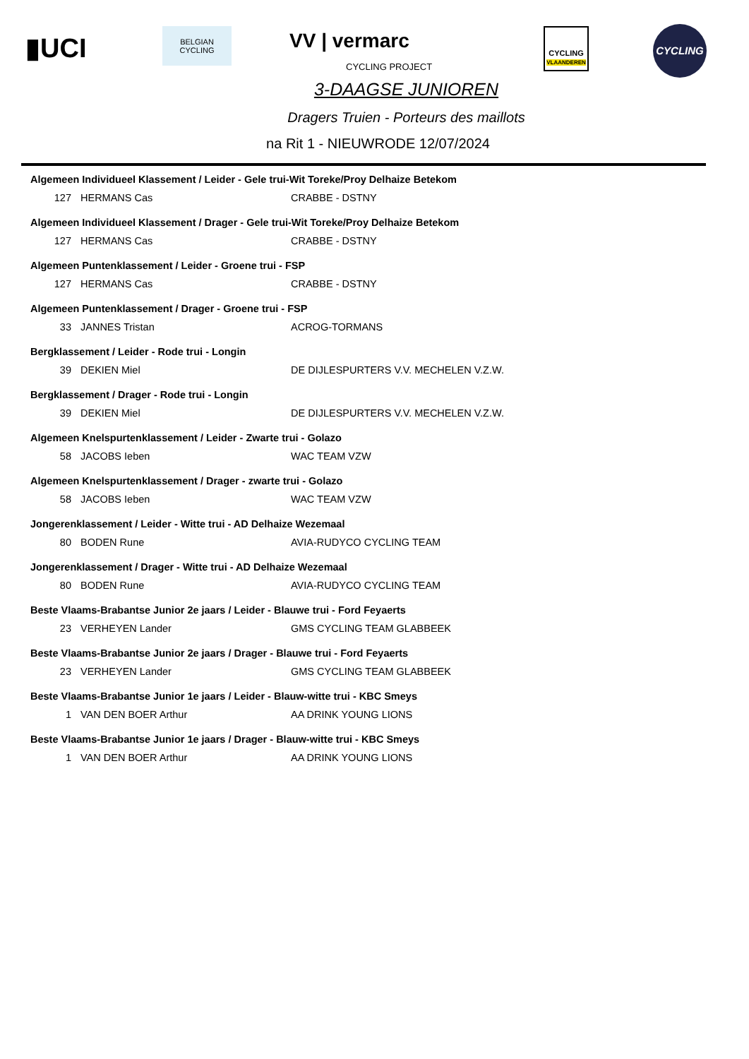▮UCI
BELGIAN
CYCLING
VV | vermarc
CYCLING PROJECT
CYCLING
VLAANDEREN
CYCLING
3-DAAGSE JUNIOREN
Dragers Truien - Porteurs des maillots
na Rit 1 - NIEUWRODE 12/07/2024
| Algemeen Individueel Klassement / Leider - Gele trui-Wit Toreke/Proy Delhaize Betekom | | |
| 127 | HERMANS Cas | CRABBE - DSTNY |
| Algemeen Individueel Klassement / Drager - Gele trui-Wit Toreke/Proy Delhaize Betekom | | |
| 127 | HERMANS Cas | CRABBE - DSTNY |
| Algemeen Puntenklassement / Leider - Groene trui - FSP | | |
| 127 | HERMANS Cas | CRABBE - DSTNY |
| Algemeen Puntenklassement / Drager - Groene trui - FSP | | |
| 33 | JANNES Tristan | ACROG-TORMANS |
| Bergklassement / Leider - Rode trui - Longin | | |
| 39 | DEKIEN Miel | DE DIJLESPURTERS V.V. MECHELEN V.Z.W. |
| Bergklassement / Drager - Rode trui - Longin | | |
| 39 | DEKIEN Miel | DE DIJLESPURTERS V.V. MECHELEN V.Z.W. |
| Algemeen Knelspurtenklassement / Leider - Zwarte trui - Golazo | | |
| 58 | JACOBS Ieben | WAC TEAM VZW |
| Algemeen Knelspurtenklassement / Drager - zwarte trui - Golazo | | |
| 58 | JACOBS Ieben | WAC TEAM VZW |
| Jongerenklassement / Leider - Witte trui - AD Delhaize Wezemaal | | |
| 80 | BODEN Rune | AVIA-RUDYCO CYCLING TEAM |
| Jongerenklassement / Drager - Witte trui - AD Delhaize Wezemaal | | |
| 80 | BODEN Rune | AVIA-RUDYCO CYCLING TEAM |
| Beste Vlaams-Brabantse Junior 2e jaars / Leider - Blauwe trui - Ford Feyaerts | | |
| 23 | VERHEYEN Lander | GMS CYCLING TEAM GLABBEEK |
| Beste Vlaams-Brabantse Junior 2e jaars / Drager - Blauwe trui - Ford Feyaerts | | |
| 23 | VERHEYEN Lander | GMS CYCLING TEAM GLABBEEK |
| Beste Vlaams-Brabantse Junior 1e jaars / Leider - Blauw-witte trui - KBC Smeys | | |
| 1 | VAN DEN BOER Arthur | AA DRINK YOUNG LIONS |
| Beste Vlaams-Brabantse Junior 1e jaars / Drager - Blauw-witte trui - KBC Smeys | | |
| 1 | VAN DEN BOER Arthur | AA DRINK YOUNG LIONS |